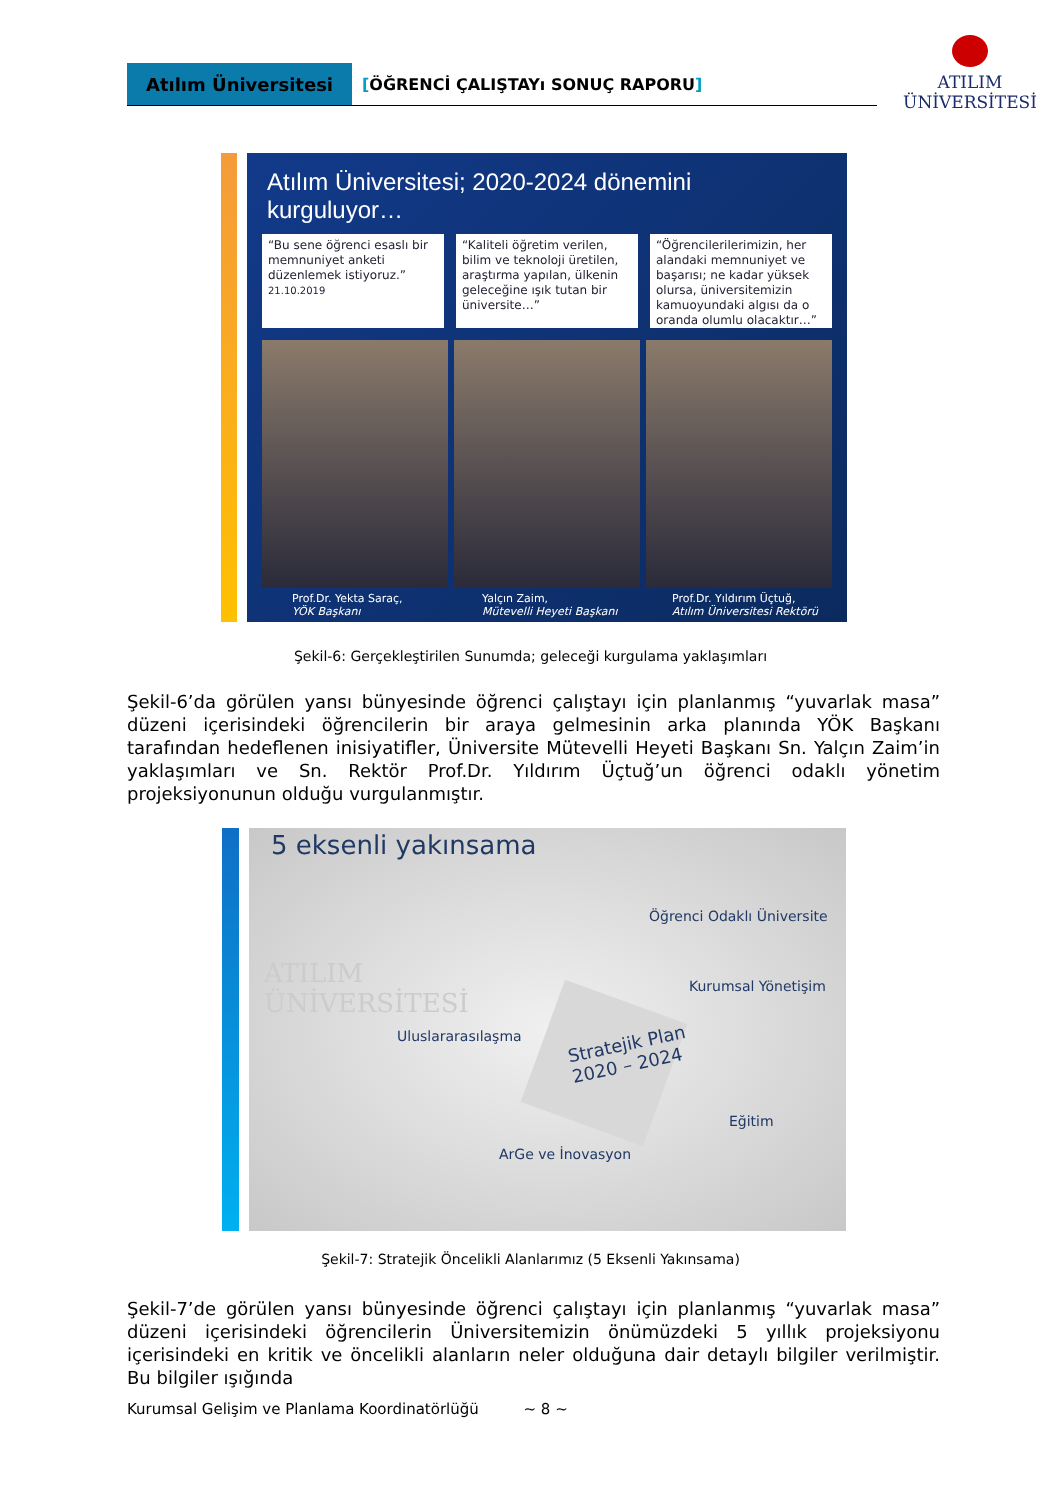Atılım Üniversitesi [ÖĞRENCİ ÇALIŞTAYı SONUÇ RAPORU]
ATILIM
ÜNİVERSİTESİ
Atılım Üniversitesi; 2020-2024 dönemini kurguluyor…
“Bu sene öğrenci esaslı bir memnuniyet anketi düzenlemek istiyoruz.”
21.10.2019
“Kaliteli öğretim verilen, bilim ve teknoloji üretilen, araştırma yapılan, ülkenin geleceğine ışık tutan bir üniversite…”
“Öğrencilerilerimizin, her alandaki memnuniyet ve başarısı; ne kadar yüksek olursa, üniversitemizin kamuoyundaki algısı da o oranda olumlu olacaktır…”
Prof.Dr. Yekta Saraç,
YÖK Başkanı
Yalçın Zaim,
Mütevelli Heyeti Başkanı
Prof.Dr. Yıldırım Üçtuğ,
Atılım Üniversitesi Rektörü
Şekil-6: Gerçekleştirilen Sunumda; geleceği kurgulama yaklaşımları
Şekil-6’da görülen yansı bünyesinde öğrenci çalıştayı için planlanmış “yuvarlak masa” düzeni içerisindeki öğrencilerin bir araya gelmesinin arka planında YÖK Başkanı tarafından hedeflenen inisiyatifler, Üniversite Mütevelli Heyeti Başkanı Sn. Yalçın Zaim’in yaklaşımları ve Sn. Rektör Prof.Dr. Yıldırım Üçtuğ’un öğrenci odaklı yönetim projeksiyonunun olduğu vurgulanmıştır.
5 eksenli yakınsama
Öğrenci Odaklı Üniversite
ATILIM
ÜNİVERSİTESİ
Kurumsal Yönetişim
Uluslararasılaşma Stratejik Plan
2020 – 2024
Eğitim
ArGe ve İnovasyon
Şekil-7: Stratejik Öncelikli Alanlarımız (5 Eksenli Yakınsama)
Şekil-7’de görülen yansı bünyesinde öğrenci çalıştayı için planlanmış “yuvarlak masa” düzeni içerisindeki öğrencilerin Üniversitemizin önümüzdeki 5 yıllık projeksiyonu içerisindeki en kritik ve öncelikli alanların neler olduğuna dair detaylı bilgiler verilmiştir. Bu bilgiler ışığında
Kurumsal Gelişim ve Planlama Koordinatörlüğü ~ 8 ~